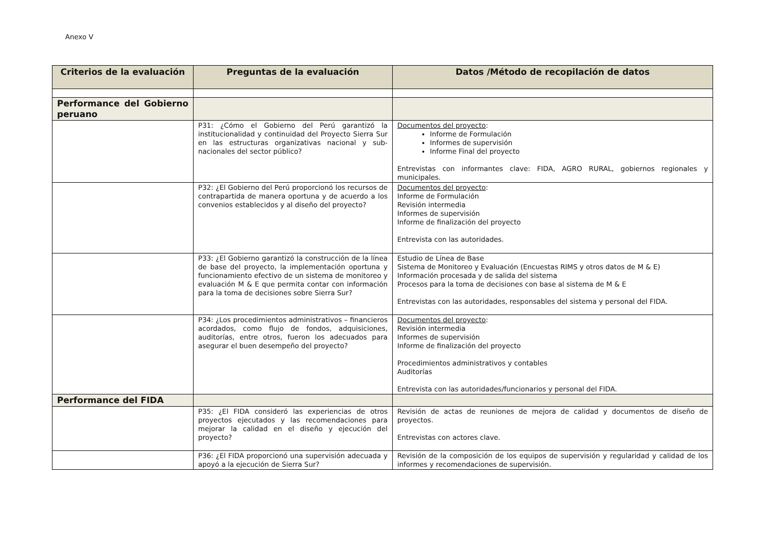Anexo V
| Criterios de la evaluación | Preguntas de la evaluación | Datos /Método de recopilación de datos |
| --- | --- | --- |
| Performance del Gobierno peruano | | |
| | P31: ¿Cómo el Gobierno del Perú garantizó la institucionalidad y continuidad del Proyecto Sierra Sur en las estructuras organizativas nacional y sub-nacionales del sector público? | Documentos del proyecto : Informe de Formulación Informes de supervisión Informe Final del proyecto Entrevistas con informantes clave: FIDA, AGRO RURAL, gobiernos regionales y municipales. |
| | P32: ¿El Gobierno del Perú proporcionó los recursos de contrapartida de manera oportuna y de acuerdo a los convenios establecidos y al diseño del proyecto? | Documentos del proyecto : Informe de Formulación Revisión intermedia Informes de supervisión Informe de finalización del proyecto Entrevista con las autoridades. |
| | P33: ¿El Gobierno garantizó la construcción de la línea de base del proyecto, la implementación oportuna y funcionamiento efectivo de un sistema de monitoreo y evaluación M & E que permita contar con información para la toma de decisiones sobre Sierra Sur? | Estudio de Línea de Base Sistema de Monitoreo y Evaluación (Encuestas RIMS y otros datos de M & E) Información procesada y de salida del sistema Procesos para la toma de decisiones con base al sistema de M & E Entrevistas con las autoridades, responsables del sistema y personal del FIDA. |
| | P34: ¿Los procedimientos administrativos – financieros acordados, como flujo de fondos, adquisiciones, auditorías, entre otros, fueron los adecuados para asegurar el buen desempeño del proyecto? | Documentos del proyecto : Revisión intermedia Informes de supervisión Informe de finalización del proyecto Procedimientos administrativos y contables Auditorías Entrevista con las autoridades/funcionarios y personal del FIDA. |
| Performance del FIDA | | |
| | P35: ¿El FIDA consideró las experiencias de otros proyectos ejecutados y las recomendaciones para mejorar la calidad en el diseño y ejecución del proyecto? | Revisión de actas de reuniones de mejora de calidad y documentos de diseño de proyectos. Entrevistas con actores clave. |
| | P36: ¿El FIDA proporcionó una supervisión adecuada y apoyó a la ejecución de Sierra Sur? | Revisión de la composición de los equipos de supervisión y regularidad y calidad de los informes y recomendaciones de supervisión. |